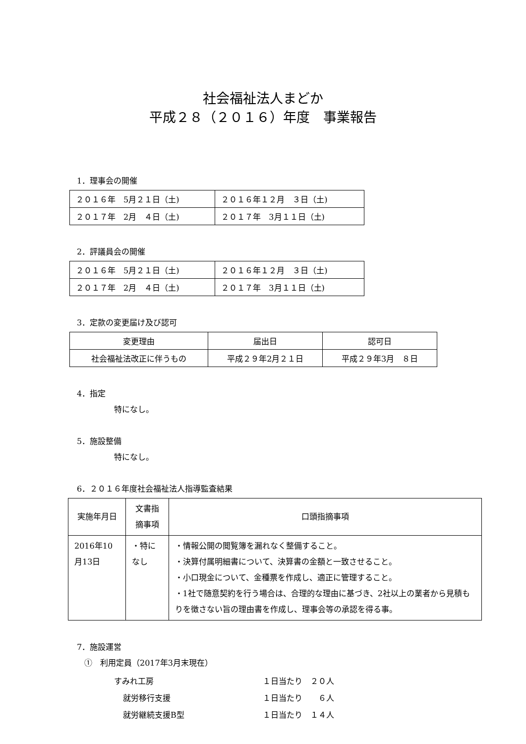社会福祉法人まどか
平成２８（２０１６）年度　事業報告
1．理事会の開催
| ２０１６年 5月２１日（土) | ２０１６年１２月 ３日（土) |
| ２０１７年 2月 ４日（土) | ２０１７年 3月１１日（土) |
2．評議員会の開催
| ２０１６年 5月２１日（土) | ２０１６年１２月 ３日（土) |
| ２０１７年 2月 ４日（土) | ２０１７年 3月１１日（土) |
3．定款の変更届け及び認可
| 変更理由 | 届出日 | 認可日 |
| --- | --- | --- |
| 社会福祉法改正に伴うもの | 平成２９年2月２１日 | 平成２９年3月 ８日 |
4．指定
特になし。
5．施設整備
特になし。
6．２０１６年度社会福祉法人指導監査結果
| 実施年月日 | 文書指摘事項 | 口頭指摘事項 |
| --- | --- | --- |
| 2016年10月13日 | ・特になし | ・情報公開の閲覧簿を漏れなく整備すること。 ・決算付属明細書について、決算書の金額と一致させること。 ・小口現金について、金種票を作成し、適正に管理すること。 ・1社で随意契約を行う場合は、合理的な理由に基づき、2社以上の業者から見積もりを徴さない旨の理由書を作成し、理事会等の承認を得る事。 |
7．施設運営
①　利用定員（2017年3月末現在）
すみれ工房 １日当たり　２０人
就労移行支援 １日当たり　　６人
就労継続支援B型 １日当たり　１４人